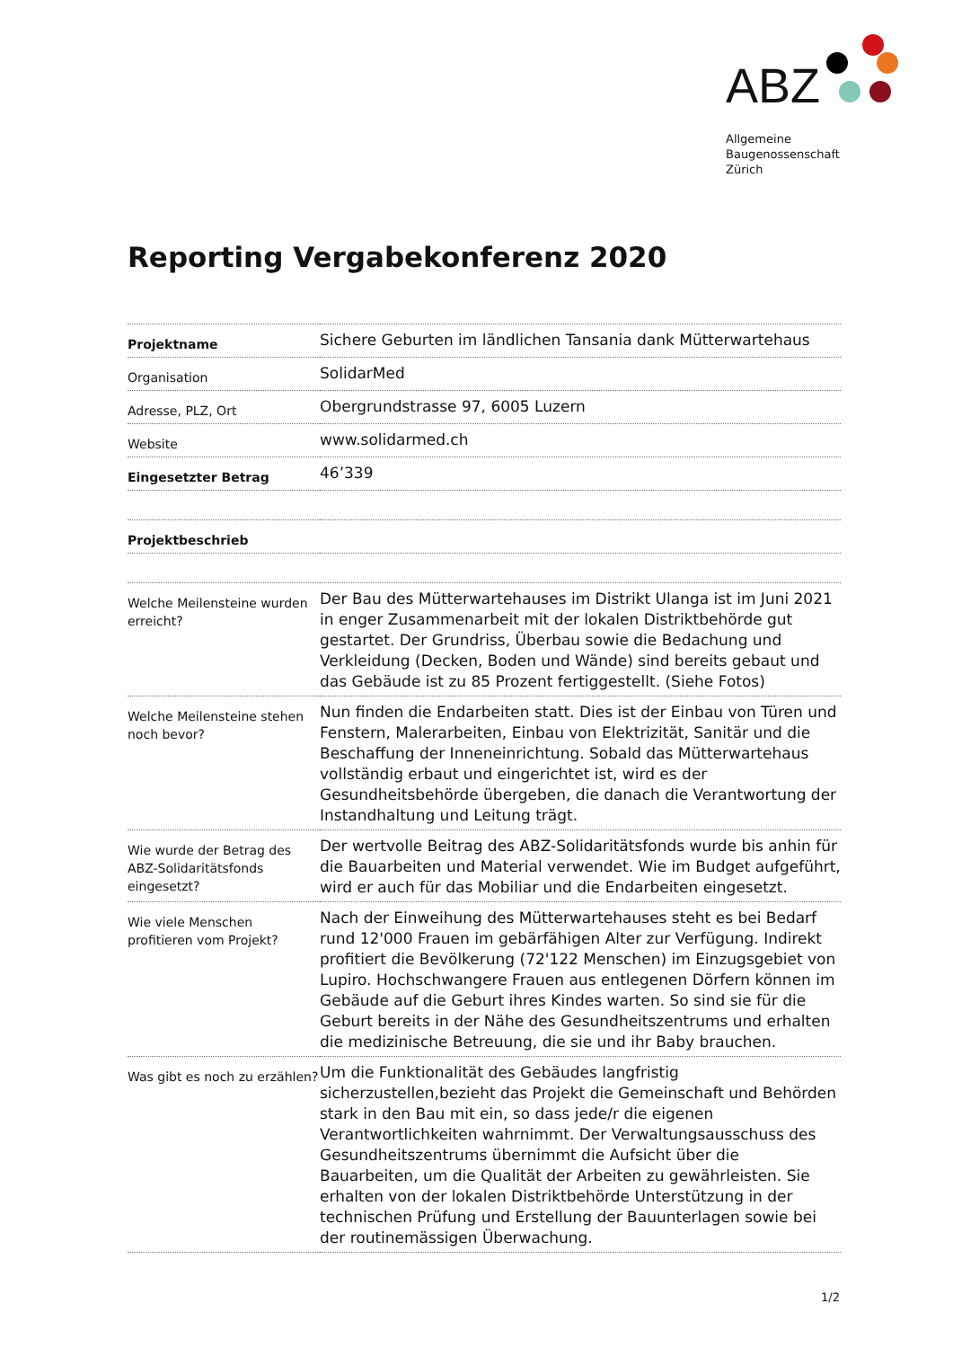ABZ
Allgemeine
Baugenossenschaft
Zürich
Reporting Vergabekonferenz 2020
| Projektname | Sichere Geburten im ländlichen Tansania dank Mütterwartehaus |
| Organisation | SolidarMed |
| Adresse, PLZ, Ort | Obergrundstrasse 97, 6005 Luzern |
| Website | www.solidarmed.ch |
| Eingesetzter Betrag | 46’339 |
| Projektbeschrieb | |
| Welche Meilensteine wurden erreicht? | Der Bau des Mütterwartehauses im Distrikt Ulanga ist im Juni 2021 in enger Zusammenarbeit mit der lokalen Distriktbehörde gut gestartet. Der Grundriss, Überbau sowie die Bedachung und Verkleidung (Decken, Boden und Wände) sind bereits gebaut und das Gebäude ist zu 85 Prozent fertiggestellt. (Siehe Fotos) |
| Welche Meilensteine stehen noch bevor? | Nun finden die Endarbeiten statt. Dies ist der Einbau von Türen und Fenstern, Malerarbeiten, Einbau von Elektrizität, Sanitär und die Beschaffung der Inneneinrichtung. Sobald das Mütterwartehaus vollständig erbaut und eingerichtet ist, wird es der Gesundheitsbehörde übergeben, die danach die Verantwortung der Instandhaltung und Leitung trägt. |
| Wie wurde der Betrag des ABZ-Solidaritätsfonds eingesetzt? | Der wertvolle Beitrag des ABZ-Solidaritätsfonds wurde bis anhin für die Bauarbeiten und Material verwendet. Wie im Budget aufgeführt, wird er auch für das Mobiliar und die Endarbeiten eingesetzt. |
| Wie viele Menschen profitieren vom Projekt? | Nach der Einweihung des Mütterwartehauses steht es bei Bedarf rund 12'000 Frauen im gebärfähigen Alter zur Verfügung. Indirekt profitiert die Bevölkerung (72'122 Menschen) im Einzugsgebiet von Lupiro. Hochschwangere Frauen aus entlegenen Dörfern können im Gebäude auf die Geburt ihres Kindes warten. So sind sie für die Geburt bereits in der Nähe des Gesundheitszentrums und erhalten die medizinische Betreuung, die sie und ihr Baby brauchen. |
| Was gibt es noch zu erzählen? | Um die Funktionalität des Gebäudes langfristig sicherzustellen,bezieht das Projekt die Gemeinschaft und Behörden stark in den Bau mit ein, so dass jede/r die eigenen Verantwortlichkeiten wahrnimmt. Der Verwaltungsausschuss des Gesundheitszentrums übernimmt die Aufsicht über die Bauarbeiten, um die Qualität der Arbeiten zu gewährleisten. Sie erhalten von der lokalen Distriktbehörde Unterstützung in der technischen Prüfung und Erstellung der Bauunterlagen sowie bei der routinemässigen Überwachung. |
1/2